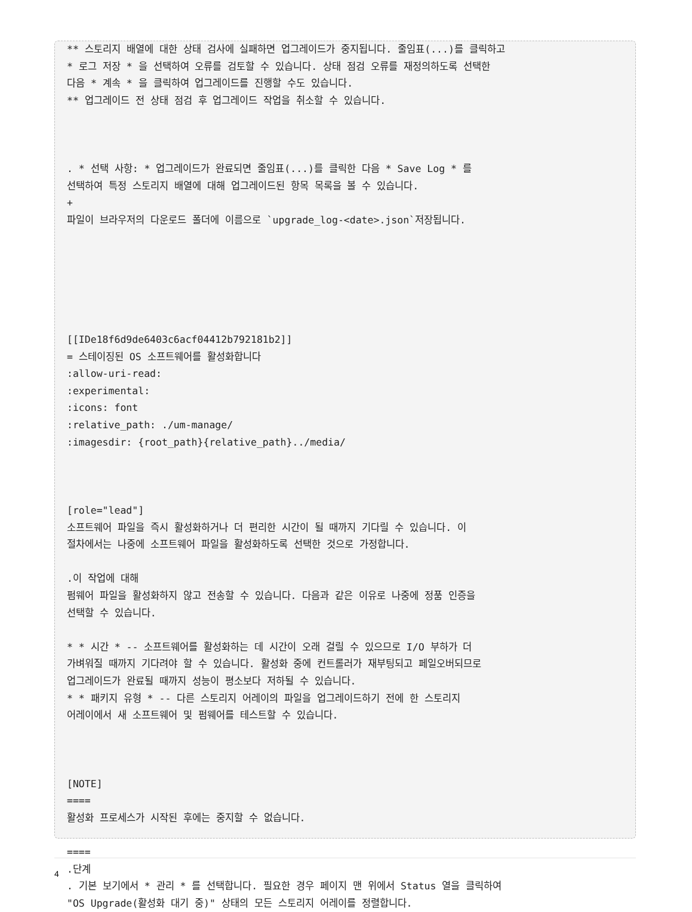** 스토리지 배열에 대한 상태 검사에 실패하면 업그레이드가 중지됩니다. 줄임표(...)를 클릭하고
* 로그 저장 * 을 선택하여 오류를 검토할 수 있습니다. 상태 점검 오류를 재정의하도록 선택한
다음 * 계속 * 을 클릭하여 업그레이드를 진행할 수도 있습니다.
** 업그레이드 전 상태 점검 후 업그레이드 작업을 취소할 수 있습니다.



. * 선택 사항: * 업그레이드가 완료되면 줄임표(...)를 클릭한 다음 * Save Log * 를
선택하여 특정 스토리지 배열에 대해 업그레이드된 항목 목록을 볼 수 있습니다.
+
파일이 브라우저의 다운로드 폴더에 이름으로 `upgrade_log-<date>.json`저장됩니다.






[[IDe18f6d9de6403c6acf04412b792181b2]]
= 스테이징된 OS 소프트웨어를 활성화합니다
:allow-uri-read:
:experimental:
:icons: font
:relative_path: ./um-manage/
:imagesdir: {root_path}{relative_path}../media/



[role="lead"]
소프트웨어 파일을 즉시 활성화하거나 더 편리한 시간이 될 때까지 기다릴 수 있습니다. 이
절차에서는 나중에 소프트웨어 파일을 활성화하도록 선택한 것으로 가정합니다.

.이 작업에 대해
펌웨어 파일을 활성화하지 않고 전송할 수 있습니다. 다음과 같은 이유로 나중에 정품 인증을
선택할 수 있습니다.

* * 시간 * -- 소프트웨어를 활성화하는 데 시간이 오래 걸릴 수 있으므로 I/O 부하가 더
가벼워질 때까지 기다려야 할 수 있습니다. 활성화 중에 컨트롤러가 재부팅되고 페일오버되므로
업그레이드가 완료될 때까지 성능이 평소보다 저하될 수 있습니다.
* * 패키지 유형 * -- 다른 스토리지 어레이의 파일을 업그레이드하기 전에 한 스토리지
어레이에서 새 소프트웨어 및 펌웨어를 테스트할 수 있습니다.



[NOTE]
====
활성화 프로세스가 시작된 후에는 중지할 수 없습니다.

====
.단계
. 기본 보기에서 * 관리 * 를 선택합니다. 필요한 경우 페이지 맨 위에서 Status 열을 클릭하여
"OS Upgrade(활성화 대기 중)" 상태의 모든 스토리지 어레이를 정렬합니다.
4